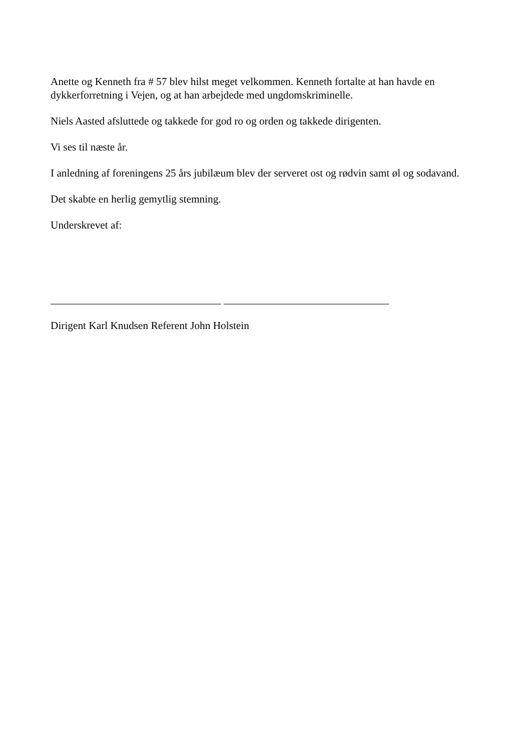Anette og Kenneth fra # 57 blev hilst meget velkommen. Kenneth fortalte at han havde en dykkerforretning i Vejen, og at han arbejdede med ungdomskriminelle.
Niels Aasted afsluttede og takkede for god ro og orden og takkede dirigenten.
Vi ses til næste år.
I anledning af foreningens 25 års jubilæum blev der serveret ost og rødvin samt øl og sodavand.
Det skabte en herlig gemytlig stemning.
Underskrevet af:
________________________________ _______________________________
Dirigent Karl Knudsen Referent John Holstein